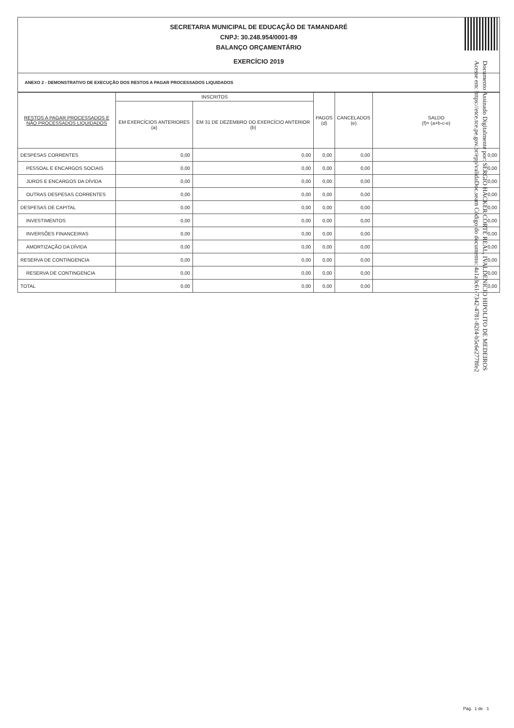SECRETARIA MUNICIPAL DE EDUCAÇÃO DE TAMANDARÉ
CNPJ: 30.248.954/0001-89
BALANÇO ORÇAMENTÁRIO
EXERCÍCIO 2019
ANEXO 2 - DEMONSTRATIVO DE EXECUÇÃO DOS RESTOS A PAGAR PROCESSADOS LIQUIDADOS
| RESTOS A PAGAR PROCESSADOS E NÃO PROCESSADOS LIQUIDADOS | INSCRITOS | | PAGOS (d) | CANCELADOS (e) | SALDO (f)= (a+b-c-e) |
| --- | --- | --- | --- | --- | --- |
| | EM EXERCÍCIOS ANTERIORES (a) | EM 31 DE DEZEMBRO DO EXERCÍCIO ANTERIOR (b) | | | |
| DESPESAS CORRENTES | 0,00 | 0,00 | 0,00 | 0,00 | 0,00 |
| PESSOAL E ENCARGOS SOCIAIS | 0,00 | 0,00 | 0,00 | 0,00 | 0,00 |
| JUROS E ENCARGOS DA DÍVIDA | 0,00 | 0,00 | 0,00 | 0,00 | 0,00 |
| OUTRAS DESPESAS CORRENTES | 0,00 | 0,00 | 0,00 | 0,00 | 0,00 |
| DESPESAS DE CAPITAL | 0,00 | 0,00 | 0,00 | 0,00 | 0,00 |
| INVESTIMENTOS | 0,00 | 0,00 | 0,00 | 0,00 | 0,00 |
| INVERSÕES FINANCEIRAS | 0,00 | 0,00 | 0,00 | 0,00 | 0,00 |
| AMORTIZAÇÃO DA DÍVIDA | 0,00 | 0,00 | 0,00 | 0,00 | 0,00 |
| RESERVA DE CONTINGENCIA | 0,00 | 0,00 | 0,00 | 0,00 | 0,00 |
| RESERVA DE CONTINGENCIA | 0,00 | 0,00 | 0,00 | 0,00 | 0,00 |
| TOTAL | 0,00 | 0,00 | 0,00 | 0,00 | 0,00 |
Documento Assinado Digitalmente por: SERGIO HACKER CORTE REAL, IVALDENICIO HIPOLITO DE MEDEIROS
Acesse em: https://etce.tce.pe.gov.br/epp/validaDoc.seam Código do documento: 4a1a3c61-7342-4781-82f4-b5c6e2778fe2
Pág. 1 de 1